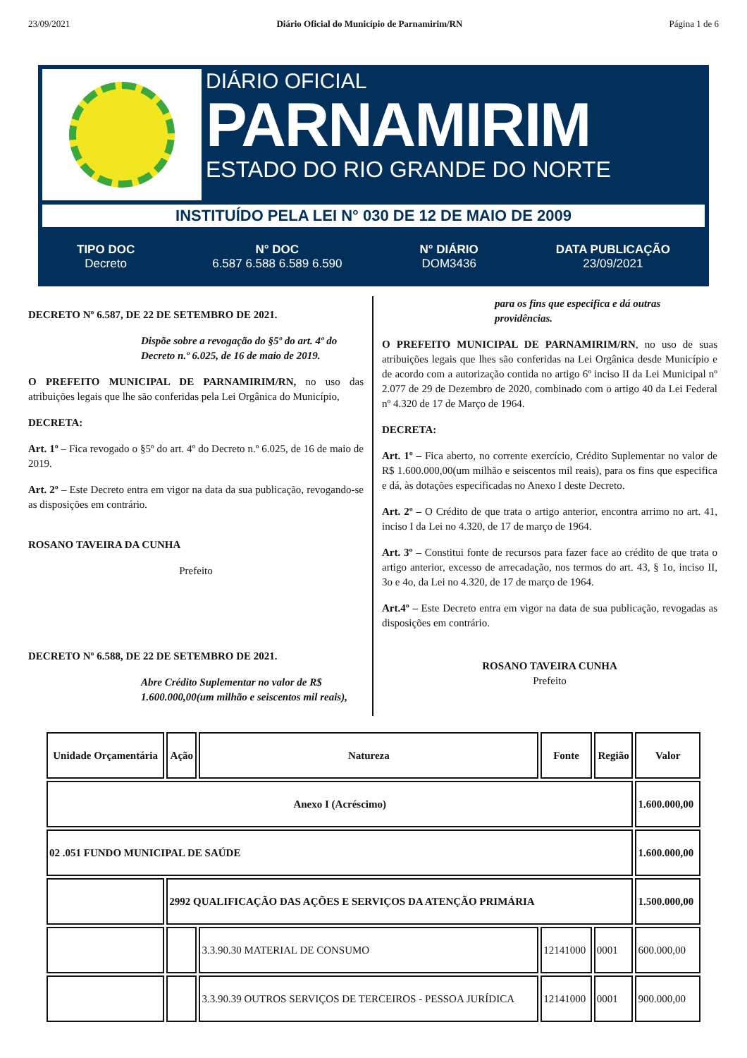23/09/2021 Diário Oficial do Município de Parnamirim/RN Página 1 de 6
DIÁRIO OFICIAL
PARNAMIRIM
ESTADO DO RIO GRANDE DO NORTE
INSTITUÍDO PELA LEI N° 030 DE 12 DE MAIO DE 2009
TIPO DOC
Decreto
N° DOC
6.587 6.588 6.589 6.590
N° DIÁRIO
DOM3436
DATA PUBLICAÇÃO
23/09/2021
DECRETO Nº 6.587, DE 22 DE SETEMBRO DE 2021.
Dispõe sobre a revogação do §5º do art. 4º do Decreto n.º 6.025, de 16 de maio de 2019.
O PREFEITO MUNICIPAL DE PARNAMIRIM/RN, no uso das atribuições legais que lhe são conferidas pela Lei Orgânica do Município,
DECRETA:
Art. 1º – Fica revogado o §5º do art. 4º do Decreto n.º 6.025, de 16 de maio de 2019.
Art. 2º – Este Decreto entra em vigor na data da sua publicação, revogando-se as disposições em contrário.
ROSANO TAVEIRA DA CUNHA
Prefeito
DECRETO Nº 6.588, DE 22 DE SETEMBRO DE 2021.
Abre Crédito Suplementar no valor de R$ 1.600.000,00(um milhão e seiscentos mil reais),
para os fins que especifica e dá outras providências.
O PREFEITO MUNICIPAL DE PARNAMIRIM/RN, no uso de suas atribuições legais que lhes são conferidas na Lei Orgânica desde Município e de acordo com a autorização contida no artigo 6º inciso II da Lei Municipal nº 2.077 de 29 de Dezembro de 2020, combinado com o artigo 40 da Lei Federal nº 4.320 de 17 de Março de 1964.
DECRETA:
Art. 1º – Fica aberto, no corrente exercício, Crédito Suplementar no valor de R$ 1.600.000,00(um milhão e seiscentos mil reais), para os fins que especifica e dá, às dotações especificadas no Anexo I deste Decreto.
Art. 2º – O Crédito de que trata o artigo anterior, encontra arrimo no art. 41, inciso I da Lei no 4.320, de 17 de março de 1964.
Art. 3º – Constitui fonte de recursos para fazer face ao crédito de que trata o artigo anterior, excesso de arrecadação, nos termos do art. 43, § 1o, inciso II, 3o e 4o, da Lei no 4.320, de 17 de março de 1964.
Art.4º – Este Decreto entra em vigor na data de sua publicação, revogadas as disposições em contrário.
ROSANO TAVEIRA CUNHA
Prefeito
| Unidade Orçamentária | Ação | Natureza | Fonte | Região | Valor |
| --- | --- | --- | --- | --- | --- |
| Anexo I (Acréscimo) | | | | | 1.600.000,00 |
| 02 .051 FUNDO MUNICIPAL DE SAÚDE | | | | | 1.600.000,00 |
| | 2992 QUALIFICAÇÃO DAS AÇÕES E SERVIÇOS DA ATENÇÃO PRIMÁRIA | | | | 1.500.000,00 |
| | | 3.3.90.30 MATERIAL DE CONSUMO | 12141000 | 0001 | 600.000,00 |
| | | 3.3.90.39 OUTROS SERVIÇOS DE TERCEIROS - PESSOA JURÍDICA | 12141000 | 0001 | 900.000,00 |